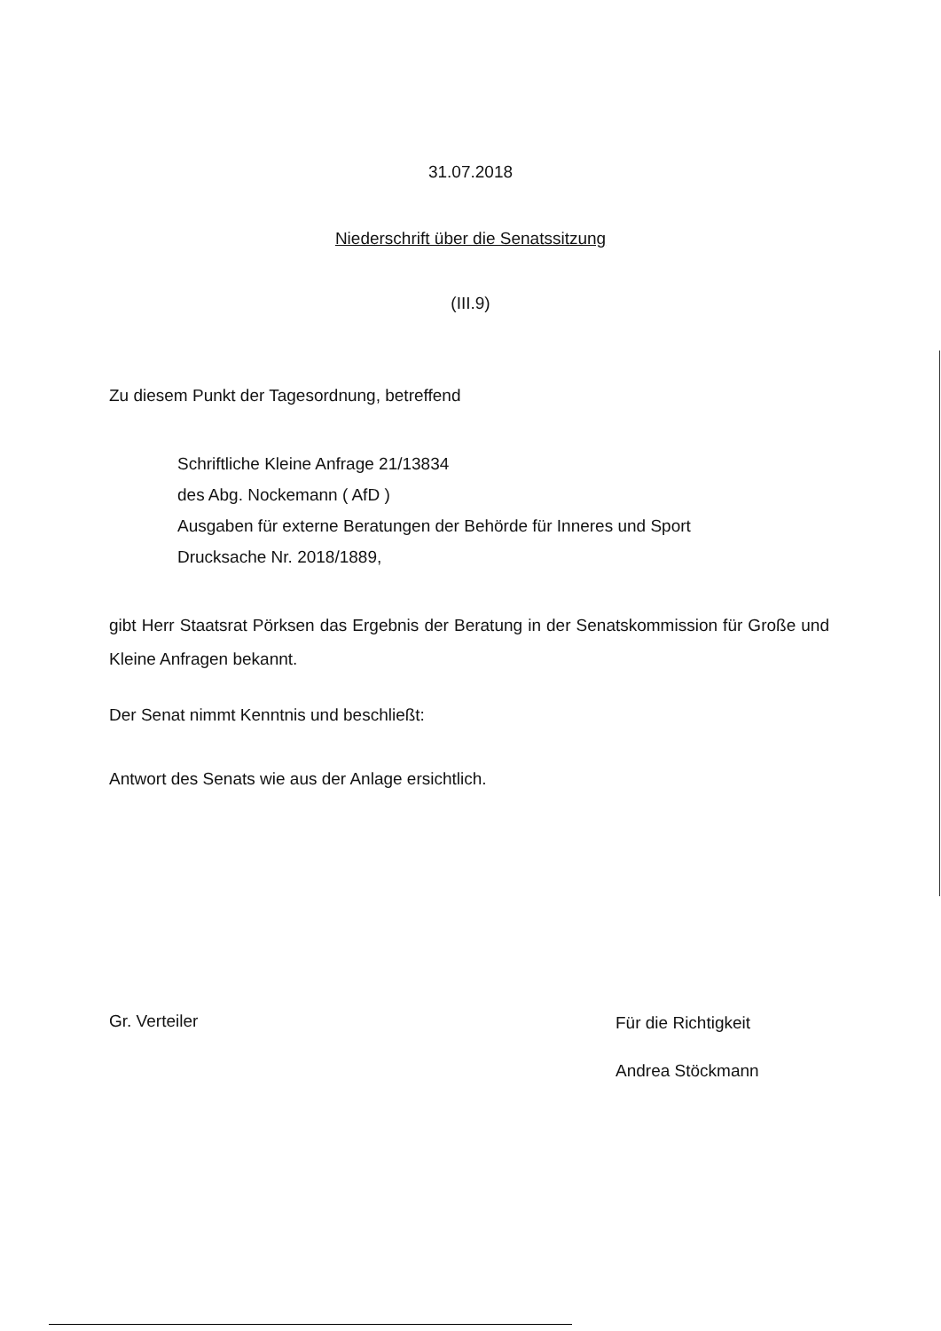31.07.2018
Niederschrift über die Senatssitzung
(III.9)
Zu diesem Punkt der Tagesordnung, betreffend
Schriftliche Kleine Anfrage 21/13834
des Abg. Nockemann ( AfD )
Ausgaben für externe Beratungen der Behörde für Inneres und Sport
Drucksache Nr. 2018/1889,
gibt Herr Staatsrat Pörksen das Ergebnis der Beratung in der Senatskommission für Große und Kleine Anfragen bekannt.
Der Senat nimmt Kenntnis und beschließt:
Antwort des Senats wie aus der Anlage ersichtlich.
Gr. Verteiler
Für die Richtigkeit
Andrea Stöckmann